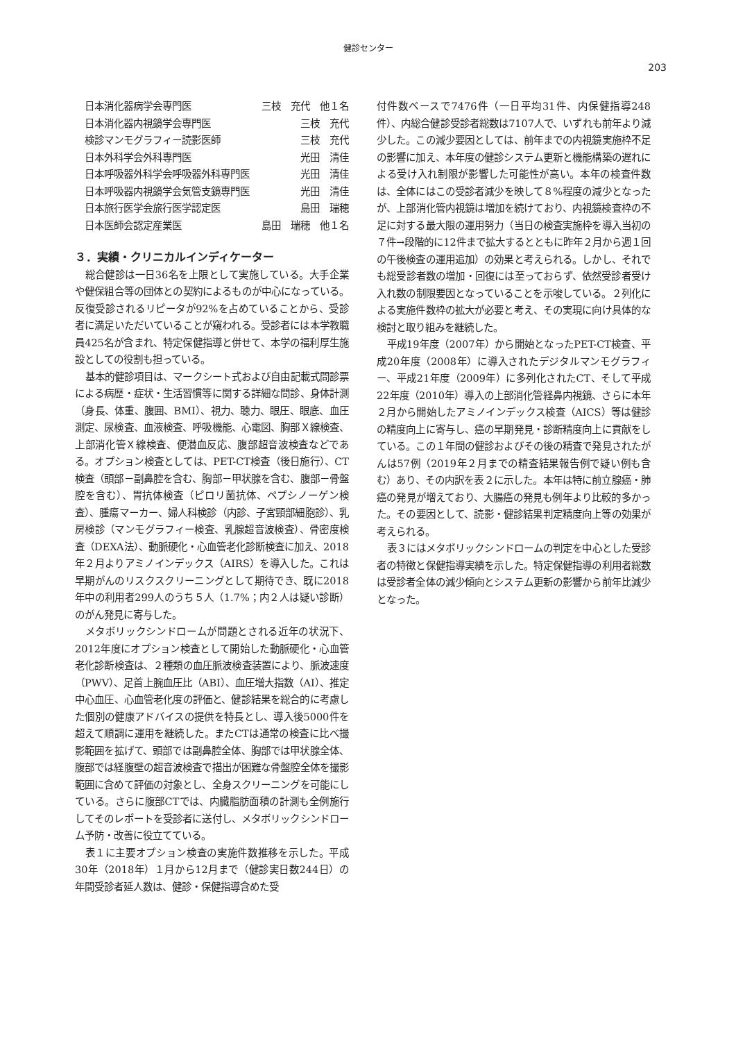健診センター
203
| 日本消化器病学会専門医 | 三枝 充代 他１名 |
| 日本消化器内視鏡学会専門医 | 三枝 充代 |
| 検診マンモグラフィー読影医師 | 三枝 充代 |
| 日本外科学会外科専門医 | 光田 清佳 |
| 日本呼吸器外科学会呼吸器外科専門医 | 光田 清佳 |
| 日本呼吸器内視鏡学会気管支鏡専門医 | 光田 清佳 |
| 日本旅行医学会旅行医学認定医 | 島田 瑞穂 |
| 日本医師会認定産業医 | 島田 瑞穂 他１名 |
３．実績・クリニカルインディケーター
総合健診は一日36名を上限として実施している。大手企業や健保組合等の団体との契約によるものが中心になっている。反復受診されるリピータが92%を占めていることから、受診者に満足いただいていることが窺われる。受診者には本学教職員425名が含まれ、特定保健指導と併せて、本学の福利厚生施設としての役割も担っている。
基本的健診項目は、マークシート式および自由記載式問診票による病歴・症状・生活習慣等に関する詳細な問診、身体計測（身長、体重、腹囲、BMI）、視力、聴力、眼圧、眼底、血圧測定、尿検査、血液検査、呼吸機能、心電図、胸部Ｘ線検査、上部消化管Ｘ線検査、便潜血反応、腹部超音波検査などである。オプション検査としては、PET-CT検査（後日施行）、CT検査（頭部－副鼻腔を含む、胸部－甲状腺を含む、腹部－骨盤腔を含む）、胃抗体検査（ピロリ菌抗体、ペプシノーゲン検査）、腫瘍マーカー、婦人科検診（内診、子宮頸部細胞診）、乳房検診（マンモグラフィー検査、乳腺超音波検査）、骨密度検査（DEXA法）、動脈硬化・心血管老化診断検査に加え、2018年２月よりアミノインデックス（AIRS）を導入した。これは早期がんのリスクスクリーニングとして期待でき、既に2018年中の利用者299人のうち５人（1.7%；内２人は疑い診断）のがん発見に寄与した。
メタボリックシンドロームが問題とされる近年の状況下、2012年度にオプション検査として開始した動脈硬化・心血管老化診断検査は、２種類の血圧脈波検査装置により、脈波速度（PWV）、足首上腕血圧比（ABI）、血圧増大指数（AI）、推定中心血圧、心血管老化度の評価と、健診結果を総合的に考慮した個別の健康アドバイスの提供を特長とし、導入後5000件を超えて順調に運用を継続した。またCTは通常の検査に比べ撮影範囲を拡げて、頭部では副鼻腔全体、胸部では甲状腺全体、腹部では経腹壁の超音波検査で描出が困難な骨盤腔全体を撮影範囲に含めて評価の対象とし、全身スクリーニングを可能にしている。さらに腹部CTでは、内臓脂肪面積の計測も全例施行してそのレポートを受診者に送付し、メタボリックシンドローム予防・改善に役立てている。
表１に主要オプション検査の実施件数推移を示した。平成30年（2018年）１月から12月まで（健診実日数244日）の年間受診者延人数は、健診・保健指導含めた受
付件数ベースで7476件（一日平均31件、内保健指導248件）、内総合健診受診者総数は7107人で、いずれも前年より減少した。この減少要因としては、前年までの内視鏡実施枠不足の影響に加え、本年度の健診システム更新と機能構築の遅れによる受け入れ制限が影響した可能性が高い。本年の検査件数は、全体にはこの受診者減少を映して８%程度の減少となったが、上部消化管内視鏡は増加を続けており、内視鏡検査枠の不足に対する最大限の運用努力（当日の検査実施枠を導入当初の７件→段階的に12件まで拡大するとともに昨年２月から週１回の午後検査の運用追加）の効果と考えられる。しかし、それでも総受診者数の増加・回復には至っておらず、依然受診者受け入れ数の制限要因となっていることを示唆している。２列化による実施件数枠の拡大が必要と考え、その実現に向け具体的な検討と取り組みを継続した。
平成19年度（2007年）から開始となったPET-CT検査、平成20年度（2008年）に導入されたデジタルマンモグラフィー、平成21年度（2009年）に多列化されたCT、そして平成22年度（2010年）導入の上部消化管経鼻内視鏡、さらに本年２月から開始したアミノインデックス検査（AICS）等は健診の精度向上に寄与し、癌の早期発見・診断精度向上に貢献をしている。この１年間の健診およびその後の精査で発見されたがんは57例（2019年２月までの精査結果報告例で疑い例も含む）あり、その内訳を表２に示した。本年は特に前立腺癌・肺癌の発見が増えており、大腸癌の発見も例年より比較的多かった。その要因として、読影・健診結果判定精度向上等の効果が考えられる。
表３にはメタボリックシンドロームの判定を中心とした受診者の特徴と保健指導実績を示した。特定保健指導の利用者総数は受診者全体の減少傾向とシステム更新の影響から前年比減少となった。